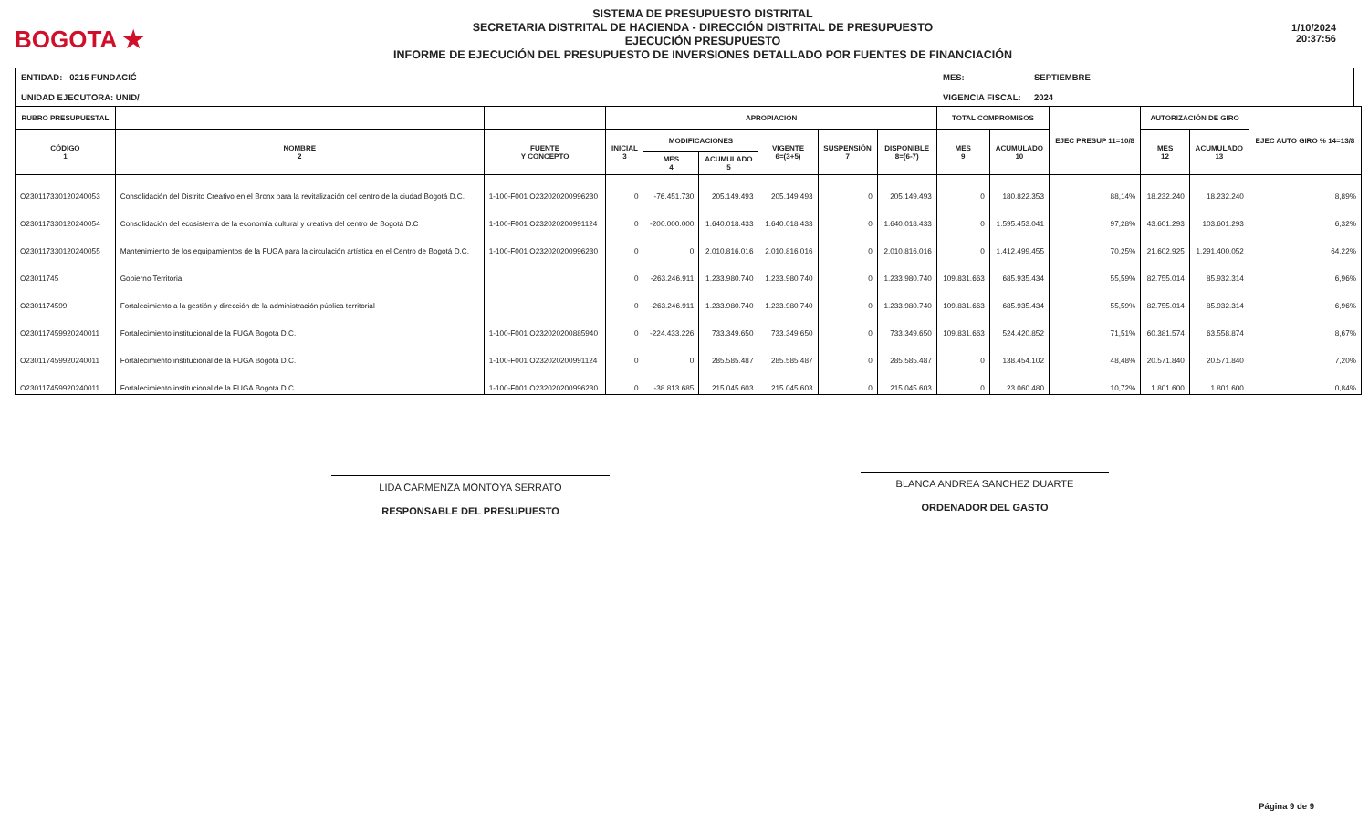BOGOTA ★
SISTEMA DE PRESUPUESTO DISTRITAL
SECRETARIA DISTRITAL DE HACIENDA - DIRECCIÓN DISTRITAL DE PRESUPUESTO
EJECUCIÓN PRESUPUESTO
INFORME DE EJECUCIÓN DEL PRESUPUESTO DE INVERSIONES DETALLADO POR FUENTES DE FINANCIACIÓN
1/10/2024
20:37:56
ENTIDAD: 0215 FUNDACIĆ MES: SEPTIEMBRE UNIDAD EJECUTORA: UNID/ VIGENCIA FISCAL: 2024
| RUBRO PRESUPUESTAL | | | APROPIACIÓN | | | | | | TOTAL COMPROMISOS | | EJEC PRESUP 11=10/8 | AUTORIZACIÓN DE GIRO | | EJEC AUTO GIRO % 14=13/8 |
| --- | --- | --- | --- | --- | --- | --- | --- | --- | --- | --- | --- | --- | --- | --- |
| CÓDIGO 1 | NOMBRE 2 | FUENTE Y CONCEPTO | INICIAL 3 | MODIFICACIONES | | VIGENTE 6=(3+5) | SUSPENSIÓN 7 | DISPONIBLE 8=(6-7) | MES 9 | ACUMULADO 10 | | MES 12 | ACUMULADO 13 | |
| | | | | MES 4 | ACUMULADO 5 | | | | | | | | | |
| O230117330120240053 | Consolidación del Distrito Creativo en el Bronx para la revitalización del centro de la ciudad Bogotá D.C. | 1-100-F001 O232020200996230 | 0 | -76.451.730 | 205.149.493 | 205.149.493 | 0 | 205.149.493 | 0 | 180.822.353 | 88,14% | 18.232.240 | 18.232.240 | 8,89% |
| O230117330120240054 | Consolidación del ecosistema de la economía cultural y creativa del centro de Bogotá D.C | 1-100-F001 O232020200991124 | 0 | -200.000.000 | 1.640.018.433 | 1.640.018.433 | 0 | 1.640.018.433 | 0 | 1.595.453.041 | 97,28% | 43.601.293 | 103.601.293 | 6,32% |
| O230117330120240055 | Mantenimiento de los equipamientos de la FUGA para la circulación artística en el Centro de Bogotá D.C. | 1-100-F001 O232020200996230 | 0 | 0 | 2.010.816.016 | 2.010.816.016 | 0 | 2.010.816.016 | 0 | 1.412.499.455 | 70,25% | 21.602.925 | 1.291.400.052 | 64,22% |
| O23011745 | Gobierno Territorial | | 0 | -263.246.911 | 1.233.980.740 | 1.233.980.740 | 0 | 1.233.980.740 | 109.831.663 | 685.935.434 | 55,59% | 82.755.014 | 85.932.314 | 6,96% |
| O2301174599 | Fortalecimiento a la gestión y dirección de la administración pública territorial | | 0 | -263.246.911 | 1.233.980.740 | 1.233.980.740 | 0 | 1.233.980.740 | 109.831.663 | 685.935.434 | 55,59% | 82.755.014 | 85.932.314 | 6,96% |
| O230117459920240011 | Fortalecimiento institucional de la FUGA Bogotá D.C. | 1-100-F001 O232020200885940 | 0 | -224.433.226 | 733.349.650 | 733.349.650 | 0 | 733.349.650 | 109.831.663 | 524.420.852 | 71,51% | 60.381.574 | 63.558.874 | 8,67% |
| O230117459920240011 | Fortalecimiento institucional de la FUGA Bogotá D.C. | 1-100-F001 O232020200991124 | 0 | 0 | 285.585.487 | 285.585.487 | 0 | 285.585.487 | 0 | 138.454.102 | 48,48% | 20.571.840 | 20.571.840 | 7,20% |
| O230117459920240011 | Fortalecimiento institucional de la FUGA Bogotá D.C. | 1-100-F001 O232020200996230 | 0 | -38.813.685 | 215.045.603 | 215.045.603 | 0 | 215.045.603 | 0 | 23.060.480 | 10,72% | 1.801.600 | 1.801.600 | 0,84% |
LIDA CARMENZA MONTOYA SERRATO
RESPONSABLE DEL PRESUPUESTO
BLANCA ANDREA SANCHEZ DUARTE
ORDENADOR DEL GASTO
Página 9 de 9